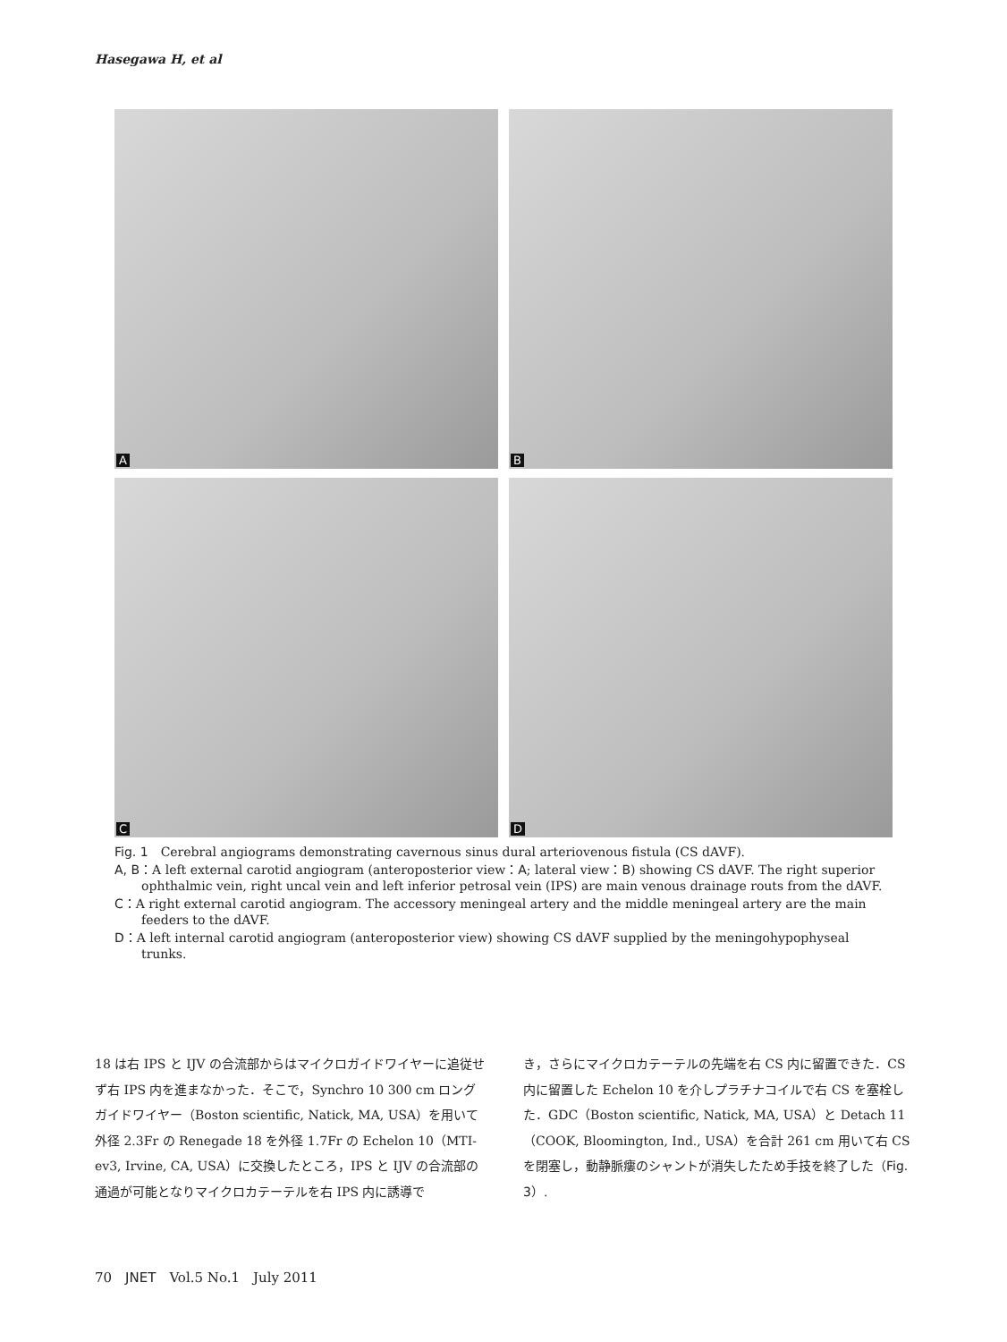Hasegawa H, et al
A
B
C
D
Fig. 1　Cerebral angiograms demonstrating cavernous sinus dural arteriovenous fistula (CS dAVF).
A, B：A left external carotid angiogram (anteroposterior view：A; lateral view：B) showing CS dAVF. The right superior ophthalmic vein, right uncal vein and left inferior petrosal vein (IPS) are main venous drainage routs from the dAVF.
C：A right external carotid angiogram. The accessory meningeal artery and the middle meningeal artery are the main feeders to the dAVF.
D：A left internal carotid angiogram (anteroposterior view) showing CS dAVF supplied by the meningohypophyseal trunks.
18 は右 IPS と IJV の合流部からはマイクロガイドワイヤーに追従せず右 IPS 内を進まなかった．そこで，Synchro 10 300 cm ロングガイドワイヤー（Boston scientific, Natick, MA, USA）を用いて外径 2.3Fr の Renegade 18 を外径 1.7Fr の Echelon 10（MTI-ev3, Irvine, CA, USA）に交換したところ，IPS と IJV の合流部の通過が可能となりマイクロカテーテルを右 IPS 内に誘導で
き，さらにマイクロカテーテルの先端を右 CS 内に留置できた．CS 内に留置した Echelon 10 を介しプラチナコイルで右 CS を塞栓した．GDC（Boston scientific, Natick, MA, USA）と Detach 11（COOK, Bloomington, Ind., USA）を合計 261 cm 用いて右 CS を閉塞し，動静脈瘻のシャントが消失したため手技を終了した（Fig. 3）.
70　JNET　Vol.5 No.1　July 2011